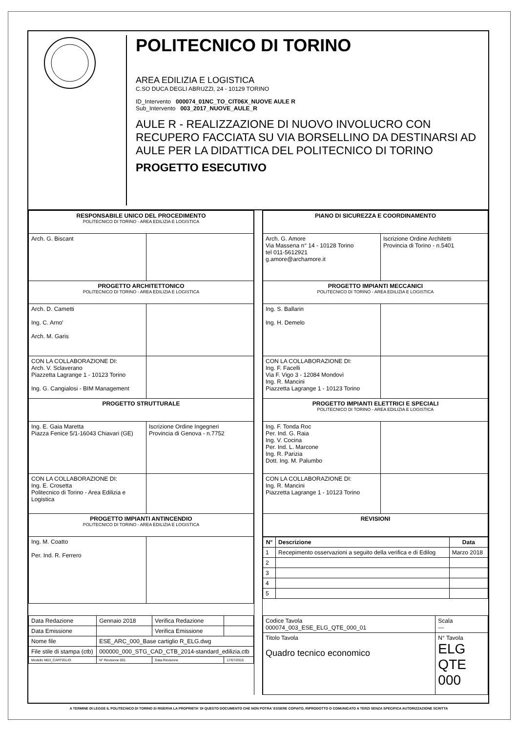POLITECNICO DI TORINO
AREA EDILIZIA E LOGISTICA
C.SO DUCA DEGLI ABRUZZI, 24 - 10129 TORINO
ID_Intervento 000074_01NC_TO_CIT06X_NUOVE AULE R
Sub_Intervento 003_2017_NUOVE_AULE_R
AULE R - REALIZZAZIONE DI NUOVO INVOLUCRO CON RECUPERO FACCIATA SU VIA BORSELLINO DA DESTINARSI AD AULE PER LA DIDATTICA DEL POLITECNICO DI TORINO
PROGETTO ESECUTIVO
| RESPONSABILE UNICO DEL PROCEDIMENTO POLITECNICO DI TORINO - AREA EDILIZIA E LOGISTICA | |
| Arch. G. Biscant | |
| PROGETTO ARCHITETTONICO POLITECNICO DI TORINO - AREA EDILIZIA E LOGISTICA | |
| Arch. D. Cametti Ing. C. Arno' Arch. M. Garis | |
| CON LA COLLABORAZIONE DI: Arch. V. Sclaverano Piazzetta Lagrange 1 - 10123 Torino Ing. G. Cangialosi - BIM Management | |
| PROGETTO STRUTTURALE | |
| Ing. E. Gaia Maretta Piazza Fenice 5/1-16043 Chiavari (GE) | Iscrizione Ordine Ingegneri Provincia di Genova - n.7752 |
| CON LA COLLABORAZIONE DI: Ing. E. Crosetta Politecnico di Torino - Area Edilizia e Logistica | |
| PROGETTO IMPIANTI ANTINCENDIO POLITECNICO DI TORINO - AREA EDILIZIA E LOGISTICA | |
| Ing. M. Coatto Per. Ind. R. Ferrero | |
| PIANO DI SICUREZZA E COORDINAMENTO | |
| Arch. G. Amore Via Massena n° 14 - 10128 Torino tel 011-5612921 g.amore@archamore.it | Iscrizione Ordine Architetti Provincia di Torino - n.5401 |
| PROGETTO IMPIANTI MECCANICI POLITECNICO DI TORINO - AREA EDILIZIA E LOGISTICA | |
| Ing. S. Ballarin Ing. H. Demelo | |
| CON LA COLLABORAZIONE DI: Ing. F. Facelli Via F. Vigo 3 - 12084 Mondovì Ing. R. Mancini Piazzetta Lagrange 1 - 10123 Torino | |
| PROGETTO IMPIANTI ELETTRICI E SPECIALI POLITECNICO DI TORINO - AREA EDILIZIA E LOGISTICA | |
| Ing. F. Tonda Roc Per. Ind. G. Raia Ing. V. Cocina Per. Ind. L. Marcone Ing. R. Parizia Dott. Ing. M. Palumbo | |
| CON LA COLLABORAZIONE DI: Ing. R. Mancini Piazzetta Lagrange 1 - 10123 Torino | |
| REVISIONI | |
| N° | Descrizione | Data |
| --- | --- | --- |
| 1 | Recepimento osservazioni a seguito della verifica e di Edilog | Marzo 2018 |
| 2 | | |
| 3 | | |
| 4 | | |
| 5 | | |
| Data Redazione | Gennaio 2018 | Verifica Redazione | |
| Data Emissione | | Verifica Emissione | |
| Nome file | ESE_ARC_000_Base cartiglio R_ELG.dwg | | |
| File stile di stampa (ctb) | 000000_000_STG_CAD_CTB_2014-standard_edilizia.ctb | | |
| Modello M03_CARTIGLIO | N° Revisione 001 | Data Revisione | 17/07/2015 |
| Codice Tavola 000074_003_ESE_ELG_QTE_000_01 | Scala --- |
| Titolo Tavola Quadro tecnico economico | N° Tavola ELG QTE 000 |
A TERMINE DI LEGGE IL POLITECNICO DI TORINO SI RISERVA LA PROPRIETA' DI QUESTO DOCUMENTO CHE NON POTRA' ESSERE COPIATO, RIPRODOTTO O COMUNICATO A TERZI SENZA SPECIFICA AUTORIZZAZIONE SCRITTA